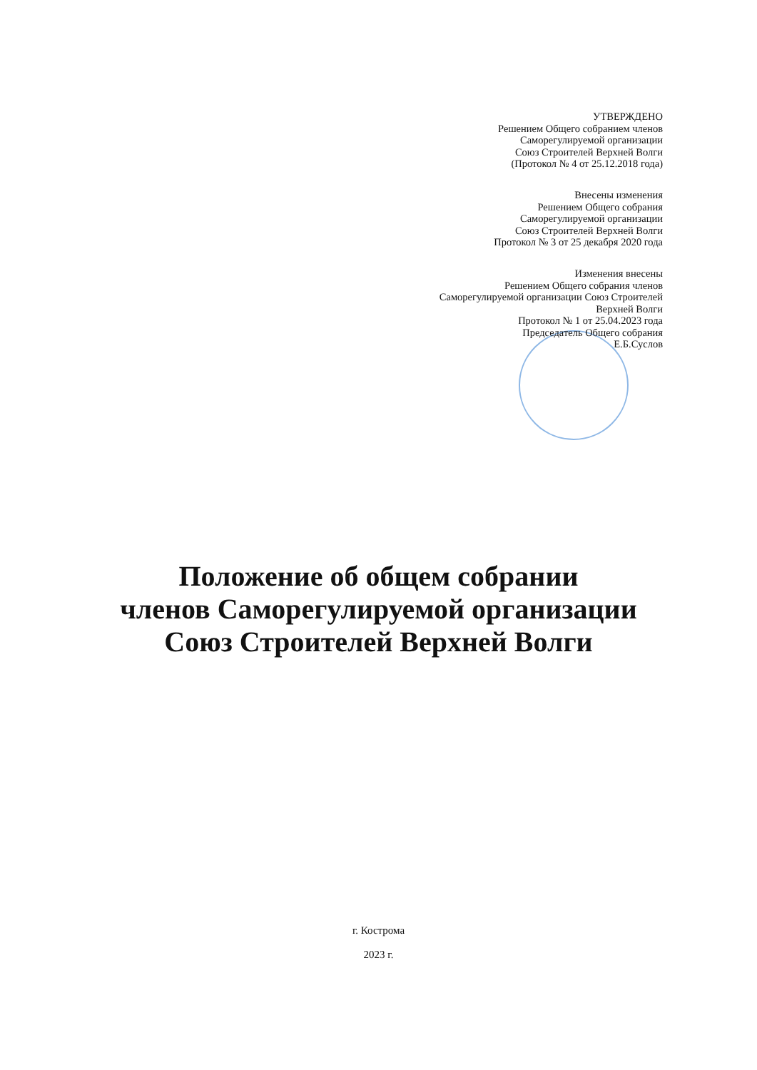УТВЕРЖДЕНО
Решением Общего собранием членов
Саморегулируемой организации
Союз Строителей Верхней Волги
(Протокол № 4 от 25.12.2018 года)
Внесены изменения
Решением Общего собрания
Саморегулируемой организации
Союз Строителей Верхней Волги
Протокол № 3 от 25 декабря 2020 года
Изменения внесены
Решением Общего собрания членов
Саморегулируемой организации Союз Строителей
Верхней Волги
Протокол № 1 от 25.04.2023 года
Председатель Общего собрания
Е.Б.Суслов
Положение об общем собрании
членов Саморегулируемой организации
Союз Строителей Верхней Волги
г. Кострома
2023 г.